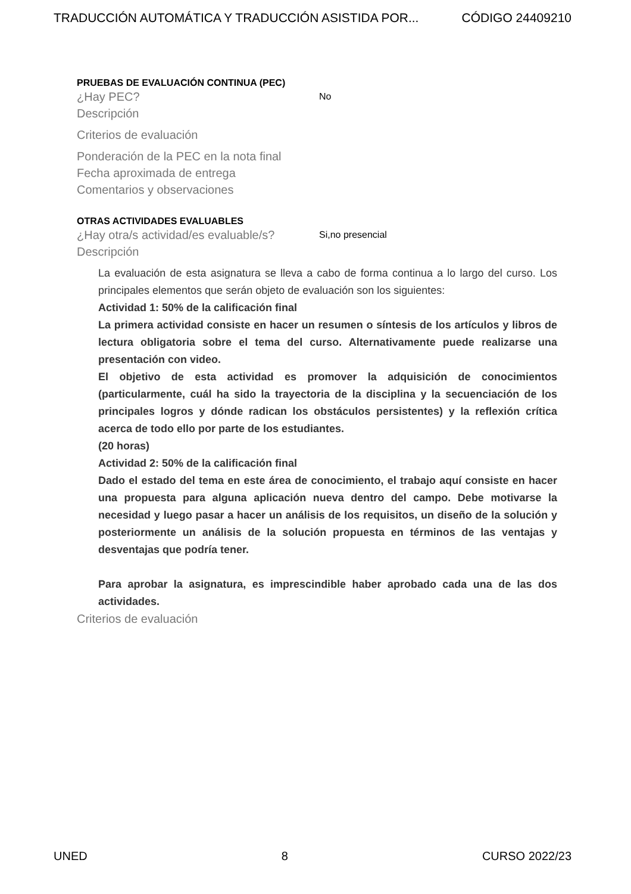TRADUCCIÓN AUTOMÁTICA Y TRADUCCIÓN ASISTIDA POR... CÓDIGO 24409210
PRUEBAS DE EVALUACIÓN CONTINUA (PEC)
¿Hay PEC? No
Descripción
Criterios de evaluación
Ponderación de la PEC en la nota final
Fecha aproximada de entrega
Comentarios y observaciones
OTRAS ACTIVIDADES EVALUABLES
¿Hay otra/s actividad/es evaluable/s? Si,no presencial
Descripción
La evaluación de esta asignatura se lleva a cabo de forma continua a lo largo del curso. Los principales elementos que serán objeto de evaluación son los siguientes:
Actividad 1: 50% de la calificación final
La primera actividad consiste en hacer un resumen o síntesis de los artículos y libros de lectura obligatoria sobre el tema del curso. Alternativamente puede realizarse una presentación con video.
El objetivo de esta actividad es promover la adquisición de conocimientos (particularmente, cuál ha sido la trayectoria de la disciplina y la secuenciación de los principales logros y dónde radican los obstáculos persistentes) y la reflexión crítica acerca de todo ello por parte de los estudiantes.
(20 horas)
Actividad 2: 50% de la calificación final
Dado el estado del tema en este área de conocimiento, el trabajo aquí consiste en hacer una propuesta para alguna aplicación nueva dentro del campo. Debe motivarse la necesidad y luego pasar a hacer un análisis de los requisitos, un diseño de la solución y posteriormente un análisis de la solución propuesta en términos de las ventajas y desventajas que podría tener.
Para aprobar la asignatura, es imprescindible haber aprobado cada una de las dos actividades.
Criterios de evaluación
UNED 8 CURSO 2022/23